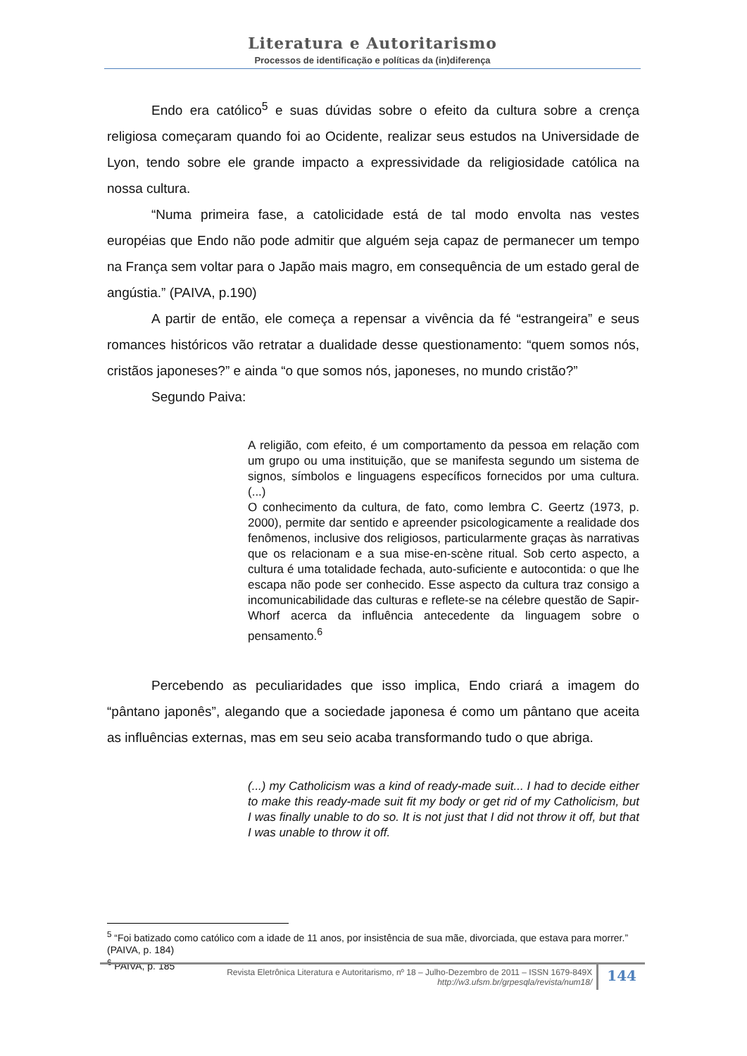Literatura e Autoritarismo
Processos de identificação e políticas da (in)diferença
Endo era católico<sup>5</sup> e suas dúvidas sobre o efeito da cultura sobre a crença religiosa começaram quando foi ao Ocidente, realizar seus estudos na Universidade de Lyon, tendo sobre ele grande impacto a expressividade da religiosidade católica na nossa cultura.
“Numa primeira fase, a catolicidade está de tal modo envolta nas vestes européias que Endo não pode admitir que alguém seja capaz de permanecer um tempo na França sem voltar para o Japão mais magro, em consequência de um estado geral de angústia.” (PAIVA, p.190)
A partir de então, ele começa a repensar a vivência da fé “estrangeira” e seus romances históricos vão retratar a dualidade desse questionamento: “quem somos nós, cristãos japoneses?” e ainda “o que somos nós, japoneses, no mundo cristão?”
Segundo Paiva:
A religião, com efeito, é um comportamento da pessoa em relação com um grupo ou uma instituição, que se manifesta segundo um sistema de signos, símbolos e linguagens específicos fornecidos por uma cultura. (...)
O conhecimento da cultura, de fato, como lembra C. Geertz (1973, p. 2000), permite dar sentido e apreender psicologicamente a realidade dos fenômenos, inclusive dos religiosos, particularmente graças às narrativas que os relacionam e a sua mise-en-scène ritual. Sob certo aspecto, a cultura é uma totalidade fechada, auto-suficiente e autocontida: o que lhe escapa não pode ser conhecido. Esse aspecto da cultura traz consigo a incomunicabilidade das culturas e reflete-se na célebre questão de Sapir-Whorf acerca da influência antecedente da linguagem sobre o pensamento.<sup>6</sup>
Percebendo as peculiaridades que isso implica, Endo criará a imagem do “pântano japonês”, alegando que a sociedade japonesa é como um pântano que aceita as influências externas, mas em seu seio acaba transformando tudo o que abriga.
(...) my Catholicism was a kind of ready-made suit... I had to decide either to make this ready-made suit fit my body or get rid of my Catholicism, but I was finally unable to do so. It is not just that I did not throw it off, but that I was unable to throw it off.
<sup>5</sup> “Foi batizado como católico com a idade de 11 anos, por insistência de sua mãe, divorciada, que estava para morrer.” (PAIVA, p. 184)
<sup>6</sup> PAIVA, p. 185
Revista Eletrônica Literatura e Autoritarismo, nº 18 – Julho-Dezembro de 2011 – ISSN 1679-849X
http://w3.ufsm.br/grpesqla/revista/num18/
144